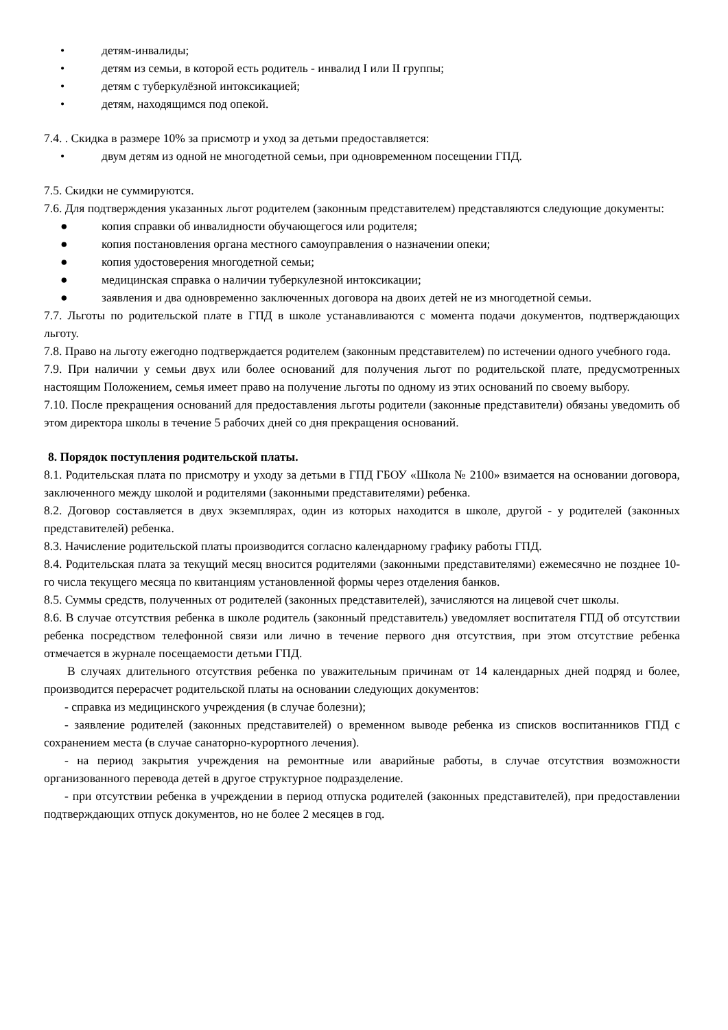• детям-инвалиды;
• детям из семьи, в которой есть родитель - инвалид I или II группы;
• детям с туберкулёзной интоксикацией;
• детям, находящимся под опекой.
7.4. . Скидка в размере 10% за присмотр и уход за детьми предоставляется:
• двум детям из одной не многодетной семьи, при одновременном посещении ГПД.
7.5. Скидки не суммируются.
7.6. Для подтверждения указанных льгот родителем (законным представителем) представляются следующие документы:
● копия справки об инвалидности обучающегося или родителя;
● копия постановления органа местного самоуправления о назначении опеки;
● копия удостоверения многодетной семьи;
● медицинская справка о наличии туберкулезной интоксикации;
● заявления и два одновременно заключенных договора на двоих детей не из многодетной семьи.
7.7. Льготы по родительской плате в ГПД в школе устанавливаются с момента подачи документов, подтверждающих льготу.
7.8. Право на льготу ежегодно подтверждается родителем (законным представителем) по истечении одного учебного года.
7.9. При наличии у семьи двух или более оснований для получения льгот по родительской плате, предусмотренных настоящим Положением, семья имеет право на получение льготы по одному из этих оснований по своему выбору.
7.10. После прекращения оснований для предоставления льготы родители (законные представители) обязаны уведомить об этом директора школы в течение 5 рабочих дней со дня прекращения оснований.
8. Порядок поступления родительской платы.
8.1. Родительская плата по присмотру и уходу за детьми в ГПД ГБОУ «Школа № 2100» взимается на основании договора, заключенного между школой и родителями (законными представителями) ребенка.
8.2. Договор составляется в двух экземплярах, один из которых находится в школе, другой - у родителей (законных представителей) ребенка.
8.3. Начисление родительской платы производится согласно календарному графику работы ГПД.
8.4. Родительская плата за текущий месяц вносится родителями (законными представителями) ежемесячно не позднее 10-го числа текущего месяца по квитанциям установленной формы через отделения банков.
8.5. Суммы средств, полученных от родителей (законных представителей), зачисляются на лицевой счет школы.
8.6. В случае отсутствия ребенка в школе родитель (законный представитель) уведомляет воспитателя ГПД об отсутствии ребенка посредством телефонной связи или лично в течение первого дня отсутствия, при этом отсутствие ребенка отмечается в журнале посещаемости детьми ГПД.
В случаях длительного отсутствия ребенка по уважительным причинам от 14 календарных дней подряд и более, производится перерасчет родительской платы на основании следующих документов:
- справка из медицинского учреждения (в случае болезни);
- заявление родителей (законных представителей) о временном выводе ребенка из списков воспитанников ГПД с сохранением места (в случае санаторно-курортного лечения).
- на период закрытия учреждения на ремонтные или аварийные работы, в случае отсутствия возможности организованного перевода детей в другое структурное подразделение.
- при отсутствии ребенка в учреждении в период отпуска родителей (законных представителей), при предоставлении подтверждающих отпуск документов, но не более 2 месяцев в год.